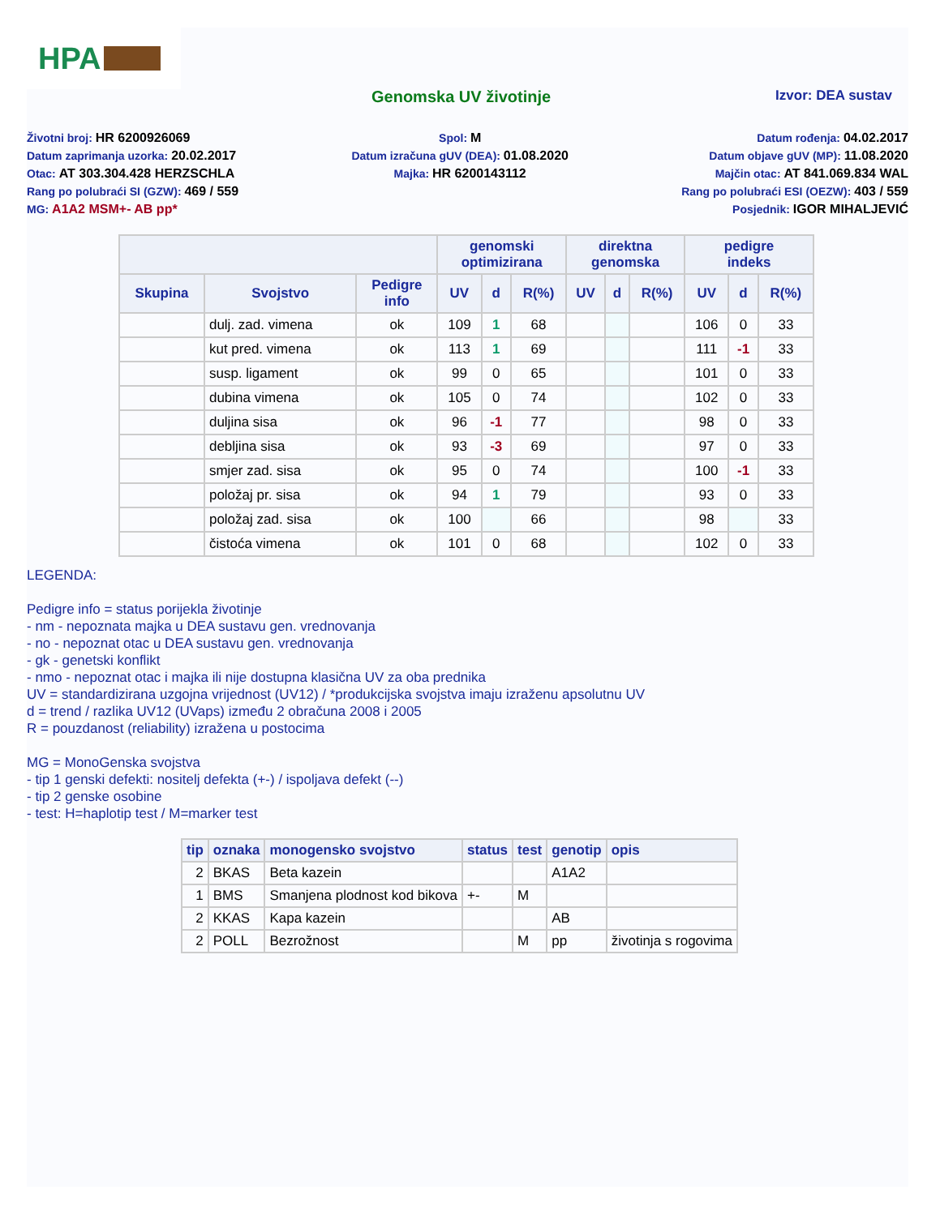HPA
Genomska UV životinje Izvor: DEA sustav
Životni broj: HR 6200926069
Datum zaprimanja uzorka: 20.02.2017
Otac: AT 303.304.428 HERZSCHLA
Rang po polubraći SI (GZW): 469 / 559
MG: A1A2 MSM+- AB pp*
Spol: M
Datum izračuna gUV (DEA): 01.08.2020
Majka: HR 6200143112
Datum rođenja: 04.02.2017
Datum objave gUV (MP): 11.08.2020
Majčin otac: AT 841.069.834 WAL
Rang po polubraći ESI (OEZW): 403 / 559
Posjednik: IGOR MIHALJEVIĆ
| | | | genomski optimizirana | | | direktna genomska | | | pedigre indeks | | |
| --- | --- | --- | --- | --- | --- | --- | --- | --- | --- | --- | --- |
| Skupina | Svojstvo | Pedigre info | UV | d | R(%) | UV | d | R(%) | UV | d | R(%) |
| | dulj. zad. vimena | ok | 109 | 1 | 68 | | | | 106 | 0 | 33 |
| | kut pred. vimena | ok | 113 | 1 | 69 | | | | 111 | -1 | 33 |
| | susp. ligament | ok | 99 | 0 | 65 | | | | 101 | 0 | 33 |
| | dubina vimena | ok | 105 | 0 | 74 | | | | 102 | 0 | 33 |
| | duljina sisa | ok | 96 | -1 | 77 | | | | 98 | 0 | 33 |
| | debljina sisa | ok | 93 | -3 | 69 | | | | 97 | 0 | 33 |
| | smjer zad. sisa | ok | 95 | 0 | 74 | | | | 100 | -1 | 33 |
| | položaj pr. sisa | ok | 94 | 1 | 79 | | | | 93 | 0 | 33 |
| | položaj zad. sisa | ok | 100 | | 66 | | | | 98 | | 33 |
| | čistoća vimena | ok | 101 | 0 | 68 | | | | 102 | 0 | 33 |
LEGENDA:
Pedigre info = status porijekla životinje
- nm - nepoznata majka u DEA sustavu gen. vrednovanja
- no - nepoznat otac u DEA sustavu gen. vrednovanja
- gk - genetski konflikt
- nmo - nepoznat otac i majka ili nije dostupna klasična UV za oba prednika
UV = standardizirana uzgojna vrijednost (UV12) / *produkcijska svojstva imaju izraženu apsolutnu UV
d = trend / razlika UV12 (UVaps) između 2 obračuna 2008 i 2005
R = pouzdanost (reliability) izražena u postocima
MG = MonoGenska svojstva
- tip 1 genski defekti: nositelj defekta (+-) / ispoljava defekt (--)
- tip 2 genske osobine
- test: H=haplotip test / M=marker test
| tip | oznaka | monogensko svojstvo | status | test | genotip | opis |
| --- | --- | --- | --- | --- | --- | --- |
| 2 | BKAS | Beta kazein | | | A1A2 | |
| 1 | BMS | Smanjena plodnost kod bikova | +- | M | | |
| 2 | KKAS | Kapa kazein | | | AB | |
| 2 | POLL | Bezrožnost | | M | pp | životinja s rogovima |